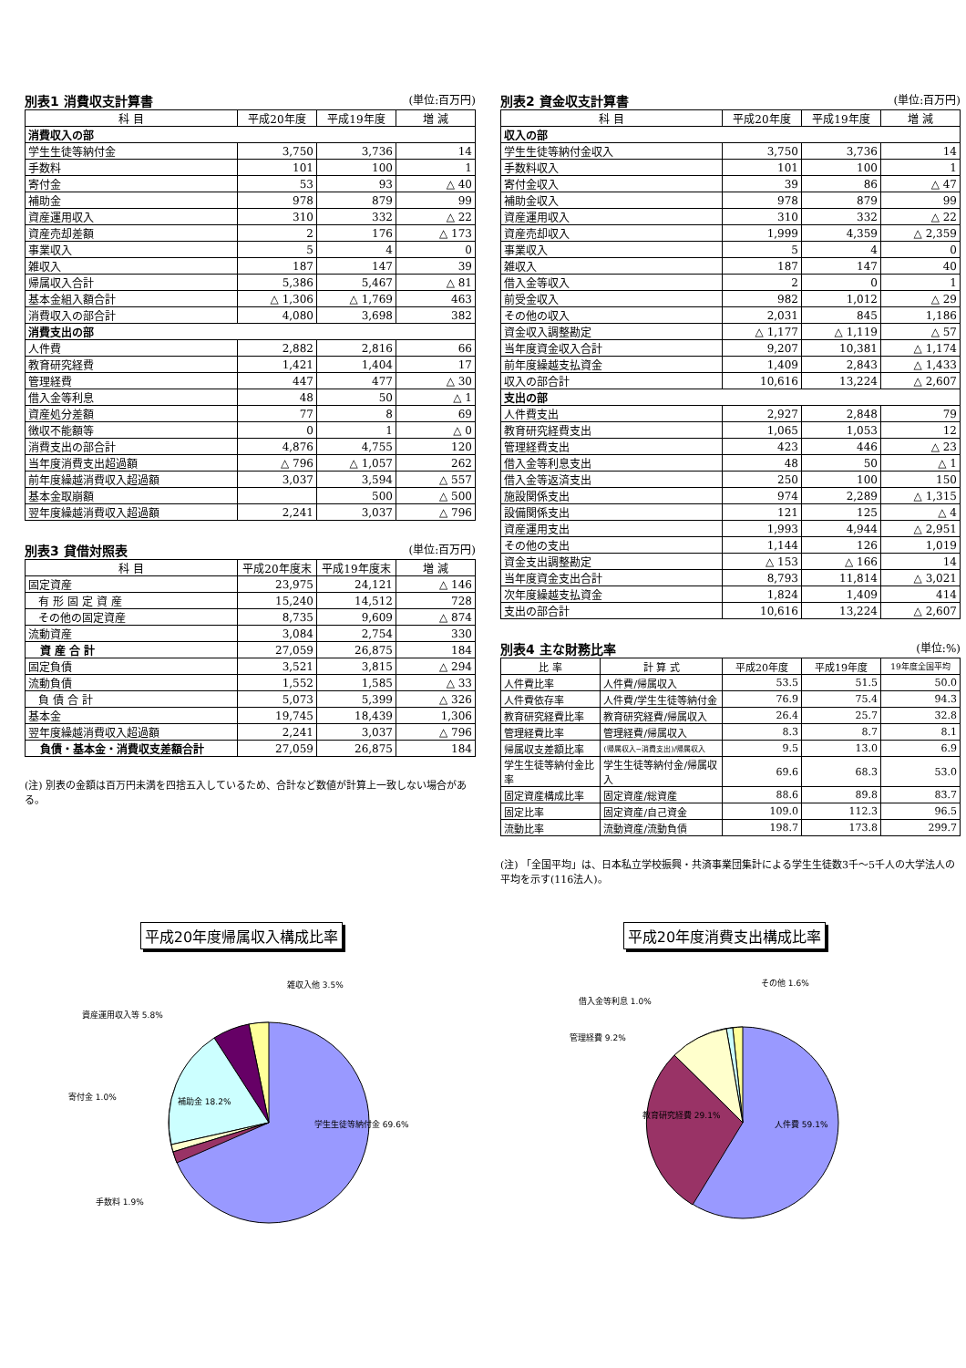別表1 消費収支計算書 (単位:百万円)
| 科 目 | 平成20年度 | 平成19年度 | 増 減 |
| --- | --- | --- | --- |
| 消費収入の部 | | | |
| 学生生徒等納付金 | 3,750 | 3,736 | 14 |
| 手数料 | 101 | 100 | 1 |
| 寄付金 | 53 | 93 | △ 40 |
| 補助金 | 978 | 879 | 99 |
| 資産運用収入 | 310 | 332 | △ 22 |
| 資産売却差額 | 2 | 176 | △ 173 |
| 事業収入 | 5 | 4 | 0 |
| 雑収入 | 187 | 147 | 39 |
| 帰属収入合計 | 5,386 | 5,467 | △ 81 |
| 基本金組入額合計 | △ 1,306 | △ 1,769 | 463 |
| 消費収入の部合計 | 4,080 | 3,698 | 382 |
| 消費支出の部 | | | |
| 人件費 | 2,882 | 2,816 | 66 |
| 教育研究経費 | 1,421 | 1,404 | 17 |
| 管理経費 | 447 | 477 | △ 30 |
| 借入金等利息 | 48 | 50 | △ 1 |
| 資産処分差額 | 77 | 8 | 69 |
| 徴収不能額等 | 0 | 1 | △ 0 |
| 消費支出の部合計 | 4,876 | 4,755 | 120 |
| 当年度消費支出超過額 | △ 796 | △ 1,057 | 262 |
| 前年度繰越消費収入超過額 | 3,037 | 3,594 | △ 557 |
| 基本金取崩額 | | 500 | △ 500 |
| 翌年度繰越消費収入超過額 | 2,241 | 3,037 | △ 796 |
別表3 貸借対照表 (単位:百万円)
| 科 目 | 平成20年度末 | 平成19年度末 | 増 減 |
| --- | --- | --- | --- |
| 固定資産 | 23,975 | 24,121 | △ 146 |
| 有 形 固 定 資 産 | 15,240 | 14,512 | 728 |
| その他の固定資産 | 8,735 | 9,609 | △ 874 |
| 流動資産 | 3,084 | 2,754 | 330 |
| 資 産 合 計 | 27,059 | 26,875 | 184 |
| 固定負債 | 3,521 | 3,815 | △ 294 |
| 流動負債 | 1,552 | 1,585 | △ 33 |
| 負 債 合 計 | 5,073 | 5,399 | △ 326 |
| 基本金 | 19,745 | 18,439 | 1,306 |
| 翌年度繰越消費収入超過額 | 2,241 | 3,037 | △ 796 |
| 負債・基本金・消費収支差額合計 | 27,059 | 26,875 | 184 |
(注) 別表の金額は百万円未満を四捨五入しているため、合計など数値が計算上一致しない場合がある。
別表2 資金収支計算書 (単位:百万円)
| 科 目 | 平成20年度 | 平成19年度 | 増 減 |
| --- | --- | --- | --- |
| 収入の部 | | | |
| 学生生徒等納付金収入 | 3,750 | 3,736 | 14 |
| 手数料収入 | 101 | 100 | 1 |
| 寄付金収入 | 39 | 86 | △ 47 |
| 補助金収入 | 978 | 879 | 99 |
| 資産運用収入 | 310 | 332 | △ 22 |
| 資産売却収入 | 1,999 | 4,359 | △ 2,359 |
| 事業収入 | 5 | 4 | 0 |
| 雑収入 | 187 | 147 | 40 |
| 借入金等収入 | 2 | 0 | 1 |
| 前受金収入 | 982 | 1,012 | △ 29 |
| その他の収入 | 2,031 | 845 | 1,186 |
| 資金収入調整勘定 | △ 1,177 | △ 1,119 | △ 57 |
| 当年度資金収入合計 | 9,207 | 10,381 | △ 1,174 |
| 前年度繰越支払資金 | 1,409 | 2,843 | △ 1,433 |
| 収入の部合計 | 10,616 | 13,224 | △ 2,607 |
| 支出の部 | | | |
| 人件費支出 | 2,927 | 2,848 | 79 |
| 教育研究経費支出 | 1,065 | 1,053 | 12 |
| 管理経費支出 | 423 | 446 | △ 23 |
| 借入金等利息支出 | 48 | 50 | △ 1 |
| 借入金等返済支出 | 250 | 100 | 150 |
| 施設関係支出 | 974 | 2,289 | △ 1,315 |
| 設備関係支出 | 121 | 125 | △ 4 |
| 資産運用支出 | 1,993 | 4,944 | △ 2,951 |
| その他の支出 | 1,144 | 126 | 1,019 |
| 資金支出調整勘定 | △ 153 | △ 166 | 14 |
| 当年度資金支出合計 | 8,793 | 11,814 | △ 3,021 |
| 次年度繰越支払資金 | 1,824 | 1,409 | 414 |
| 支出の部合計 | 10,616 | 13,224 | △ 2,607 |
別表4 主な財務比率 (単位:%)
| 比 率 | 計 算 式 | 平成20年度 | 平成19年度 | 19年度全国平均 |
| --- | --- | --- | --- | --- |
| 人件費比率 | 人件費/帰属収入 | 53.5 | 51.5 | 50.0 |
| 人件費依存率 | 人件費/学生生徒等納付金 | 76.9 | 75.4 | 94.3 |
| 教育研究経費比率 | 教育研究経費/帰属収入 | 26.4 | 25.7 | 32.8 |
| 管理経費比率 | 管理経費/帰属収入 | 8.3 | 8.7 | 8.1 |
| 帰属収支差額比率 | (帰属収入−消費支出)/帰属収入 | 9.5 | 13.0 | 6.9 |
| 学生生徒等納付金比率 | 学生生徒等納付金/帰属収入 | 69.6 | 68.3 | 53.0 |
| 固定資産構成比率 | 固定資産/総資産 | 88.6 | 89.8 | 83.7 |
| 固定比率 | 固定資産/自己資金 | 109.0 | 112.3 | 96.5 |
| 流動比率 | 流動資産/流動負債 | 198.7 | 173.8 | 299.7 |
(注) 「全国平均」は、日本私立学校振興・共済事業団集計による学生生徒数3千〜5千人の大学法人の平均を示す(116法人)。
平成20年度帰属収入構成比率
学生生徒等納付金 69.6%
補助金 18.2%
資産運用収入等 5.8%
雑収入他 3.5%
寄付金 1.0%
手数料 1.9%
平成20年度消費支出構成比率
人件費 59.1%
教育研究経費 29.1%
管理経費 9.2%
借入金等利息 1.0%
その他 1.6%